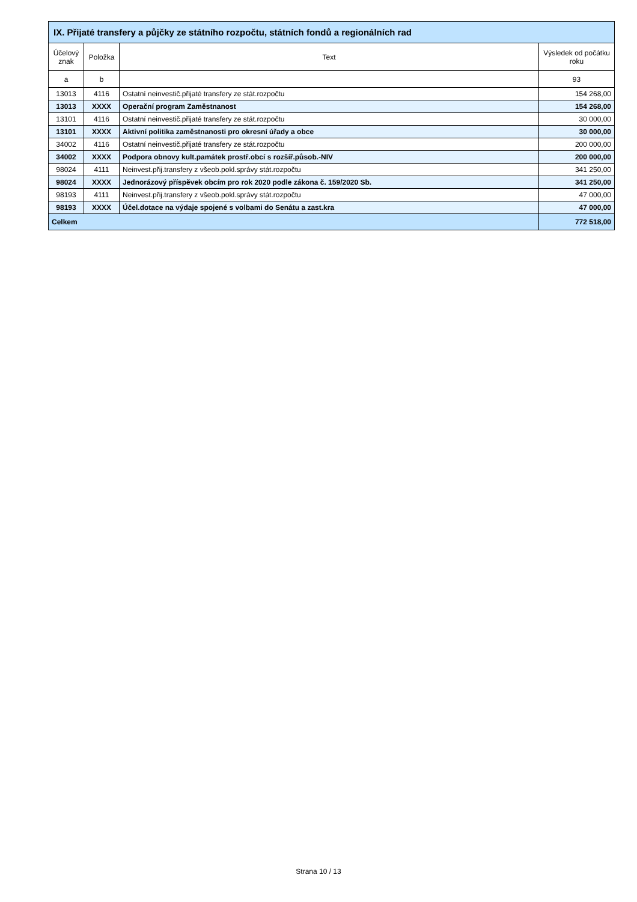| IX. Přijaté transfery a půjčky ze státního rozpočtu, státních fondů a regionálních rad | | | |
| --- | --- | --- | --- |
| Účelový znak | Položka | Text | Výsledek od počátku roku |
| a | b | | 93 |
| 13013 | 4116 | Ostatní neinvestič.přijaté transfery ze stát.rozpočtu | 154 268,00 |
| 13013 | XXXX | Operační program Zaměstnanost | 154 268,00 |
| 13101 | 4116 | Ostatní neinvestič.přijaté transfery ze stát.rozpočtu | 30 000,00 |
| 13101 | XXXX | Aktivní politika zaměstnanosti pro okresní úřady a obce | 30 000,00 |
| 34002 | 4116 | Ostatní neinvestič.přijaté transfery ze stát.rozpočtu | 200 000,00 |
| 34002 | XXXX | Podpora obnovy kult.památek prostř.obcí s rozšíř.působ.-NIV | 200 000,00 |
| 98024 | 4111 | Neinvest.přij.transfery z všeob.pokl.správy stát.rozpočtu | 341 250,00 |
| 98024 | XXXX | Jednorázový příspěvek obcím pro rok 2020 podle zákona č. 159/2020 Sb. | 341 250,00 |
| 98193 | 4111 | Neinvest.přij.transfery z všeob.pokl.správy stát.rozpočtu | 47 000,00 |
| 98193 | XXXX | Účel.dotace na výdaje spojené s volbami do Senátu a zast.kra | 47 000,00 |
| Celkem | | | 772 518,00 |
Strana 10 / 13